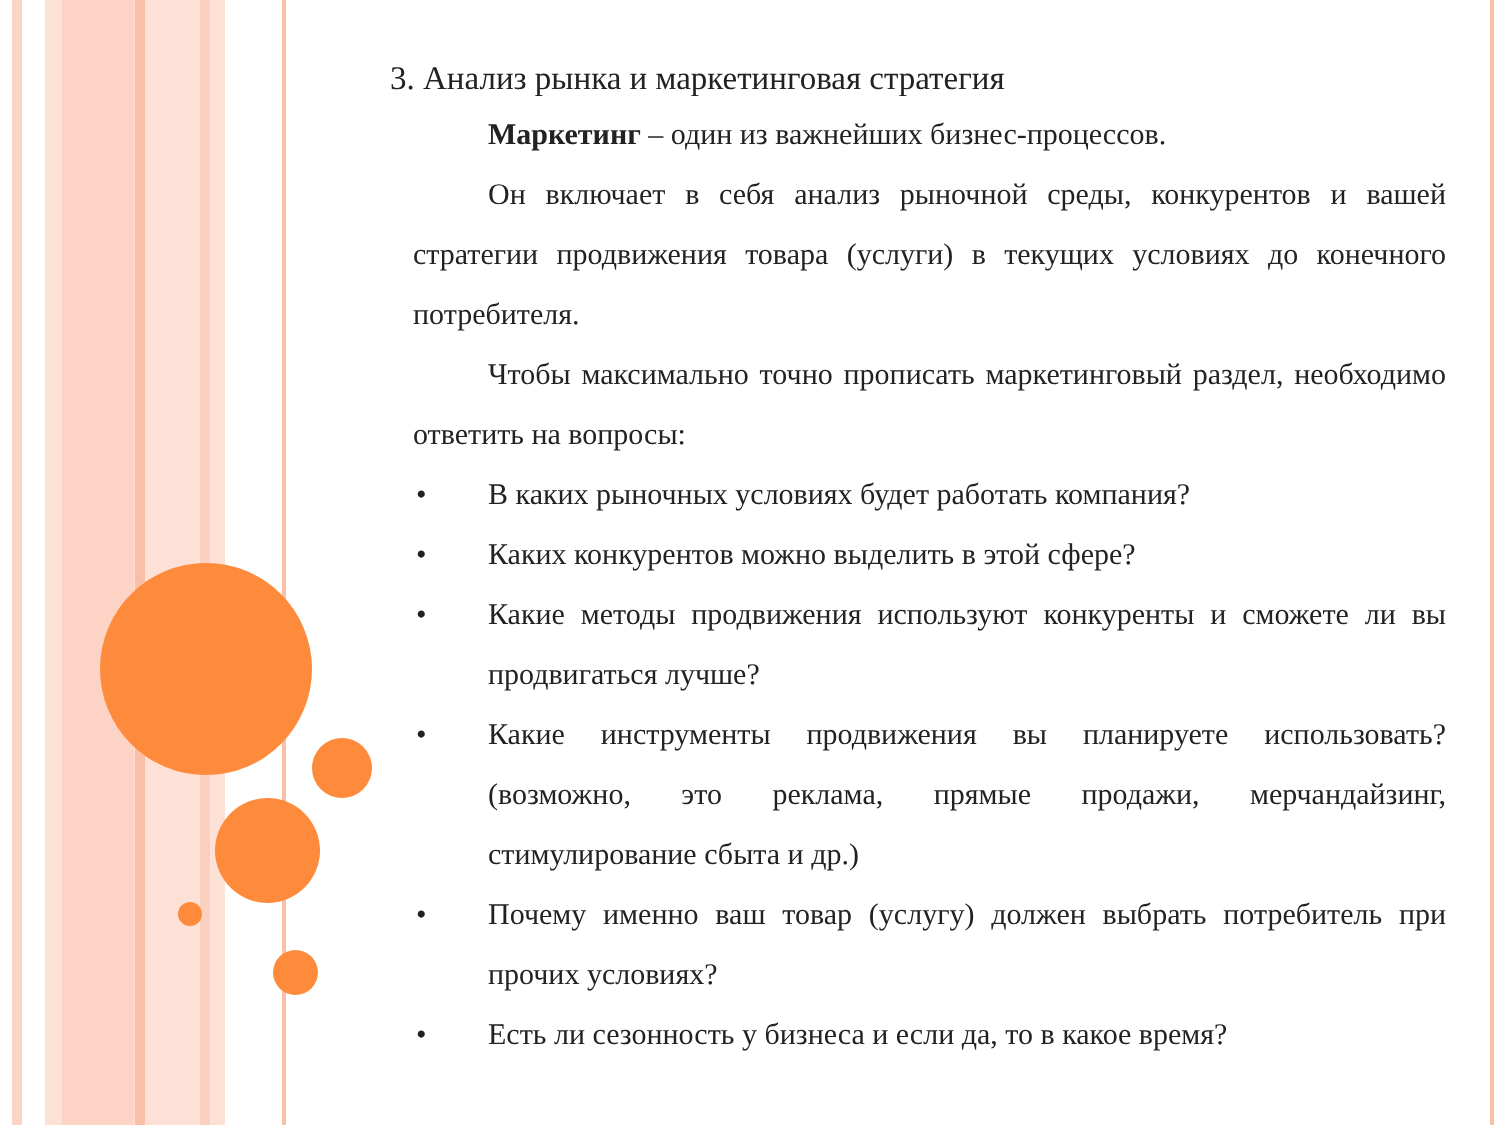3. Анализ рынка и маркетинговая стратегия
Маркетинг – один из важнейших бизнес-процессов.
Он включает в себя анализ рыночной среды, конкурентов и вашей стратегии продвижения товара (услуги) в текущих условиях до конечного потребителя.
Чтобы максимально точно прописать маркетинговый раздел, необходимо ответить на вопросы:
• В каких рыночных условиях будет работать компания?
• Каких конкурентов можно выделить в этой сфере?
• Какие методы продвижения используют конкуренты и сможете ли вы продвигаться лучше?
• Какие инструменты продвижения вы планируете использовать? (возможно, это реклама, прямые продажи, мерчандайзинг, стимулирование сбыта и др.)
• Почему именно ваш товар (услугу) должен выбрать потребитель при прочих условиях?
• Есть ли сезонность у бизнеса и если да, то в какое время?